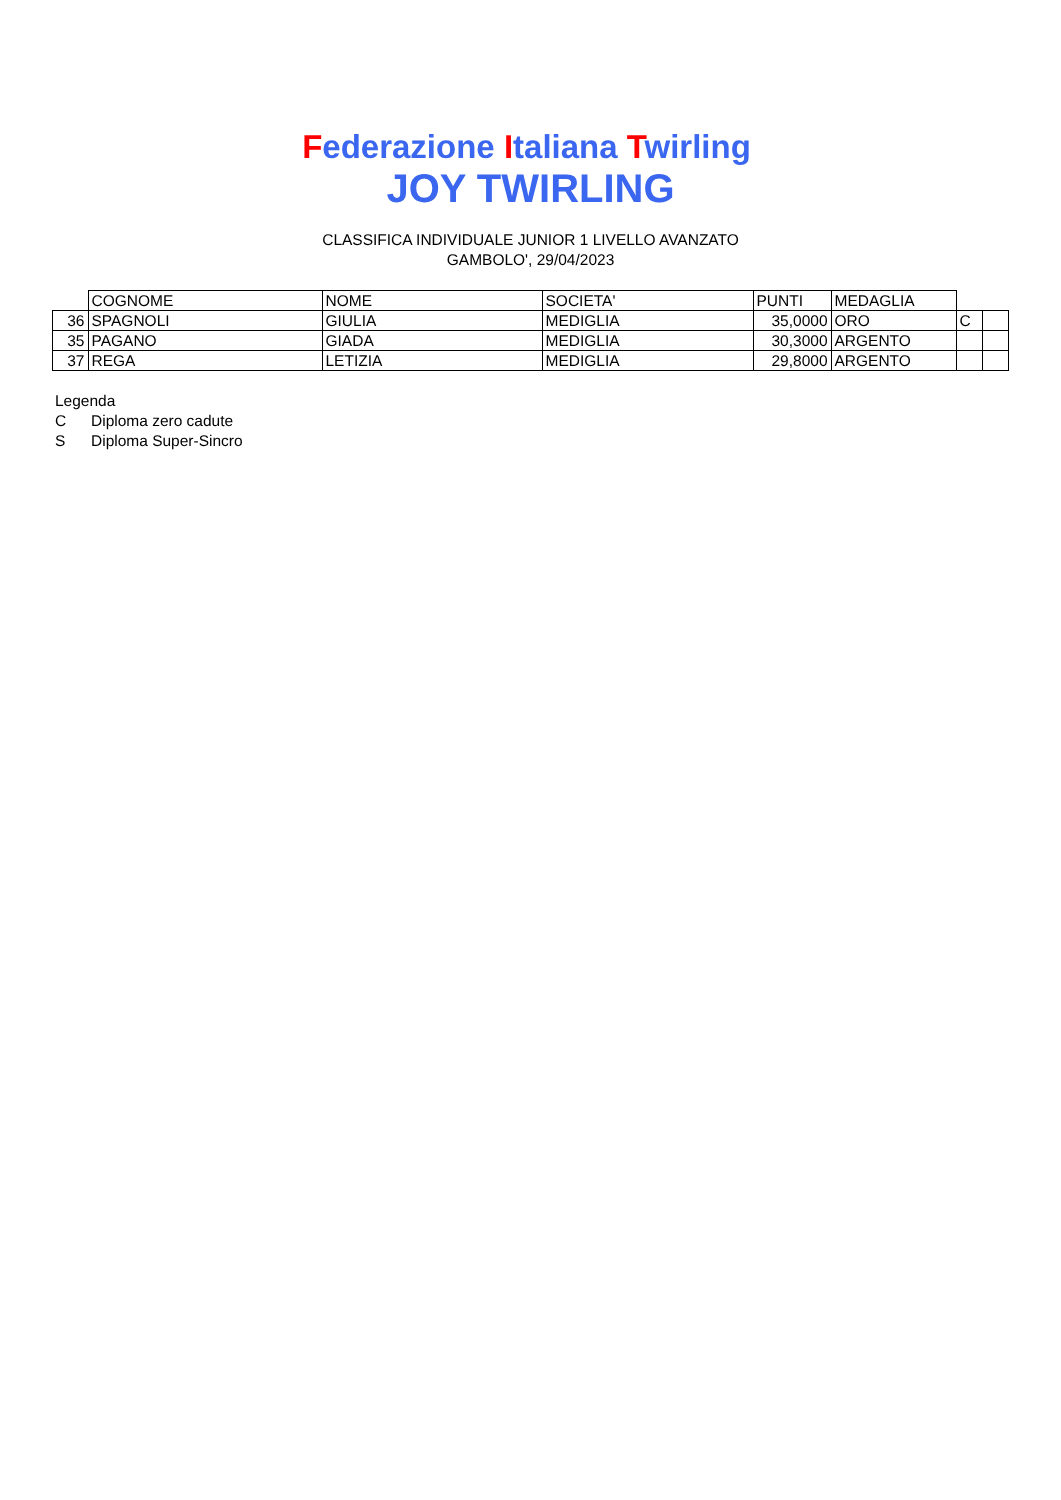Federazione Italiana Twirling
JOY TWIRLING
CLASSIFICA INDIVIDUALE JUNIOR 1 LIVELLO AVANZATO
GAMBOLO', 29/04/2023
| | COGNOME | NOME | SOCIETA' | PUNTI | MEDAGLIA | | |
| 36 | SPAGNOLI | GIULIA | MEDIGLIA | 35,0000 | ORO | C | |
| 35 | PAGANO | GIADA | MEDIGLIA | 30,3000 | ARGENTO | | |
| 37 | REGA | LETIZIA | MEDIGLIA | 29,8000 | ARGENTO | | |
Legenda
C Diploma zero cadute
S Diploma Super-Sincro